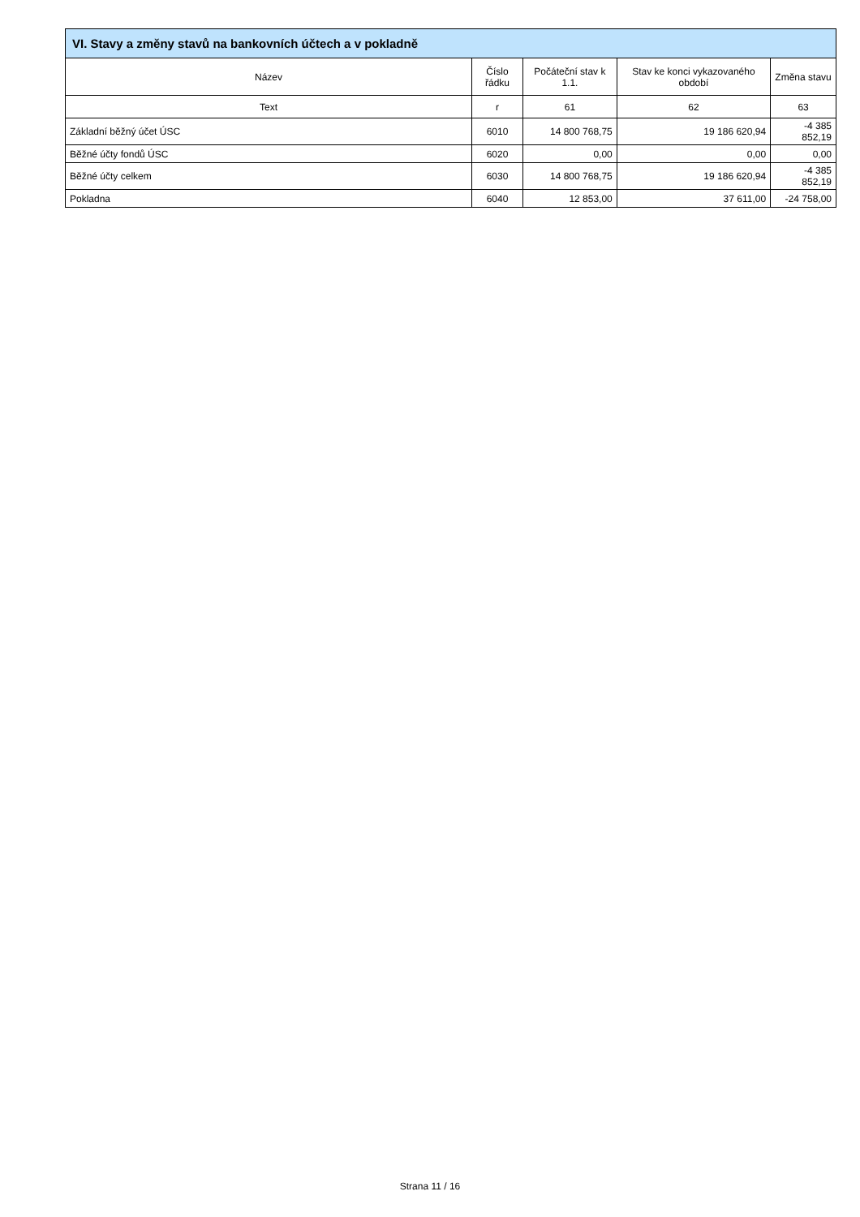| VI. Stavy a změny stavů na bankovních účtech a v pokladně | | | | |
| --- | --- | --- | --- | --- |
| Název | Číslo řádku | Počáteční stav k 1.1. | Stav ke konci vykazovaného období | Změna stavu |
| Text | r | 61 | 62 | 63 |
| Základní běžný účet ÚSC | 6010 | 14 800 768,75 | 19 186 620,94 | -4 385 852,19 |
| Běžné účty fondů ÚSC | 6020 | 0,00 | 0,00 | 0,00 |
| Běžné účty celkem | 6030 | 14 800 768,75 | 19 186 620,94 | -4 385 852,19 |
| Pokladna | 6040 | 12 853,00 | 37 611,00 | -24 758,00 |
Strana 11 / 16